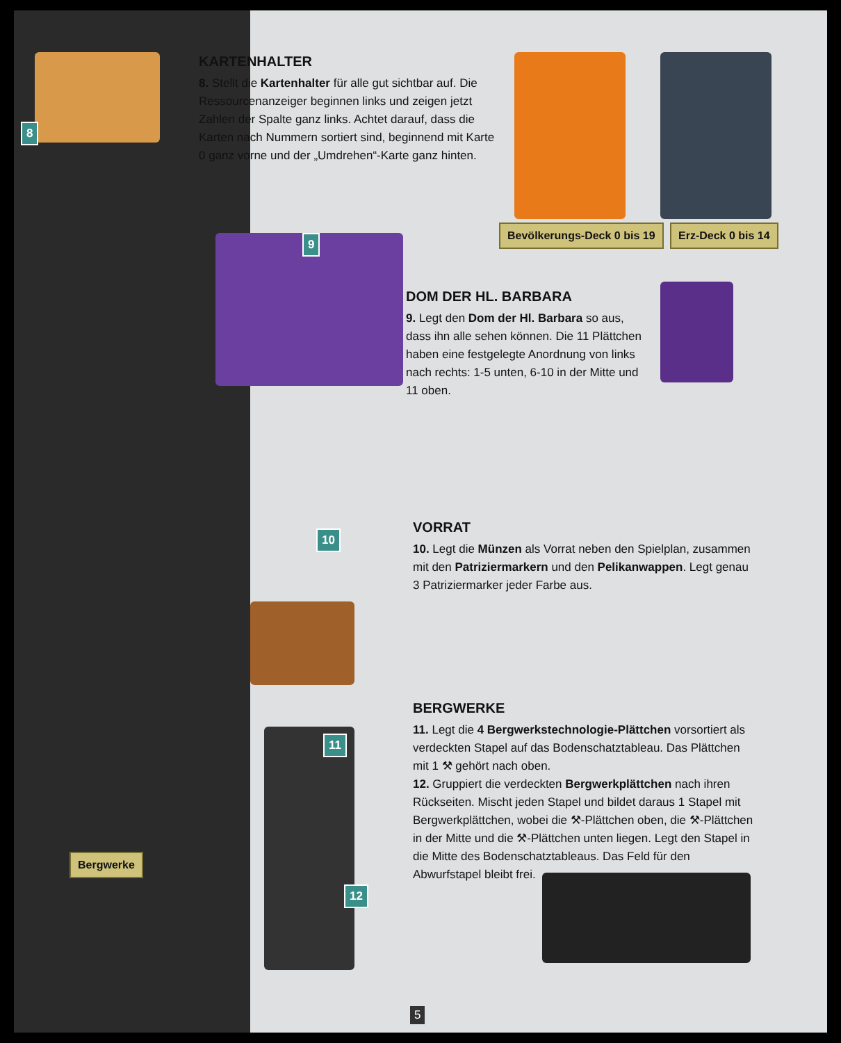8
KARTENHALTER
8. Stellt die Kartenhalter für alle gut sichtbar auf. Die Ressourcenanzeiger beginnen links und zeigen jetzt Zahlen der Spalte ganz links. Achtet darauf, dass die Karten nach Nummern sortiert sind, beginnend mit Karte 0 ganz vorne und der „Umdrehen“-Karte ganz hinten.
Bevölkerungs-Deck 0 bis 19 Erz-Deck 0 bis 14
9
DOM DER HL. BARBARA
9. Legt den Dom der Hl. Barbara so aus, dass ihn alle sehen können. Die 11 Plättchen haben eine festgelegte Anordnung von links nach rechts: 1-5 unten, 6-10 in der Mitte und 11 oben.
10
VORRAT
10. Legt die Münzen als Vorrat neben den Spielplan, zusammen mit den Patriziermarkern und den Pelikanwappen. Legt genau 3 Patriziermarker jeder Farbe aus.
11
12
Bergwerke
BERGWERKE
11. Legt die 4 Bergwerkstechnologie-Plättchen vorsortiert als verdeckten Stapel auf das Bodenschatztableau. Das Plättchen mit 1 ⚒ gehört nach oben.
12. Gruppiert die verdeckten Bergwerkplättchen nach ihren Rückseiten. Mischt jeden Stapel und bildet daraus 1 Stapel mit Bergwerkplättchen, wobei die ⚒-Plättchen oben, die ⚒-Plättchen in der Mitte und die ⚒-Plättchen unten liegen. Legt den Stapel in die Mitte des Bodenschatztableaus. Das Feld für den Abwurfstapel bleibt frei.
5